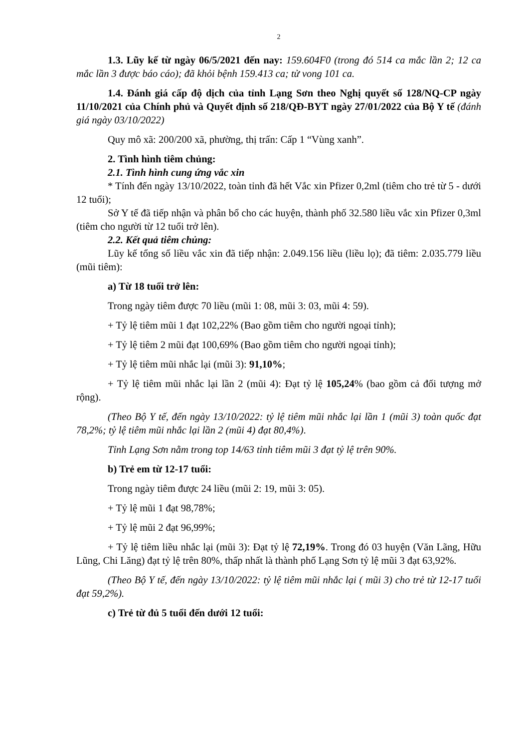2
1.3. Lũy kế từ ngày 06/5/2021 đến nay: 159.604F0 (trong đó 514 ca mắc lần 2; 12 ca mắc lần 3 được báo cáo); đã khỏi bệnh 159.413 ca; tử vong 101 ca.
1.4. Đánh giá cấp độ dịch của tỉnh Lạng Sơn theo Nghị quyết số 128/NQ-CP ngày 11/10/2021 của Chính phủ và Quyết định số 218/QĐ-BYT ngày 27/01/2022 của Bộ Y tế (đánh giá ngày 03/10/2022)
Quy mô xã: 200/200 xã, phường, thị trấn: Cấp 1 “Vùng xanh”.
2. Tình hình tiêm chủng:
2.1. Tình hình cung ứng vắc xin
* Tính đến ngày 13/10/2022, toàn tỉnh đã hết Vắc xin Pfizer 0,2ml (tiêm cho trẻ từ 5 - dưới 12 tuổi);
Sở Y tế đã tiếp nhận và phân bổ cho các huyện, thành phố 32.580 liều vắc xin Pfizer 0,3ml (tiêm cho người từ 12 tuổi trở lên).
2.2. Kết quả tiêm chủng:
Lũy kế tổng số liều vắc xin đã tiếp nhận: 2.049.156 liều (liều lọ); đã tiêm: 2.035.779 liều (mũi tiêm):
a) Từ 18 tuổi trở lên:
Trong ngày tiêm được 70 liều (mũi 1: 08, mũi 3: 03, mũi 4: 59).
+ Tỷ lệ tiêm mũi 1 đạt 102,22% (Bao gồm tiêm cho người ngoại tỉnh);
+ Tỷ lệ tiêm 2 mũi đạt 100,69% (Bao gồm tiêm cho người ngoại tỉnh);
+ Tỷ lệ tiêm mũi nhắc lại (mũi 3): 91,10%;
+ Tỷ lệ tiêm mũi nhắc lại lần 2 (mũi 4): Đạt tỷ lệ 105,24% (bao gồm cả đối tượng mở rộng).
(Theo Bộ Y tế, đến ngày 13/10/2022: tỷ lệ tiêm mũi nhắc lại lần 1 (mũi 3) toàn quốc đạt 78,2%; tỷ lệ tiêm mũi nhắc lại lần 2 (mũi 4) đạt 80,4%).
Tỉnh Lạng Sơn nằm trong top 14/63 tỉnh tiêm mũi 3 đạt tỷ lệ trên 90%.
b) Trẻ em từ 12-17 tuổi:
Trong ngày tiêm được 24 liều (mũi 2: 19, mũi 3: 05).
+ Tỷ lệ mũi 1 đạt 98,78%;
+ Tỷ lệ mũi 2 đạt 96,99%;
+ Tỷ lệ tiêm liều nhắc lại (mũi 3): Đạt tỷ lệ 72,19%. Trong đó 03 huyện (Văn Lãng, Hữu Lũng, Chi Lăng) đạt tỷ lệ trên 80%, thấp nhất là thành phố Lạng Sơn tỷ lệ mũi 3 đạt 63,92%.
(Theo Bộ Y tế, đến ngày 13/10/2022: tỷ lệ tiêm mũi nhắc lại ( mũi 3) cho trẻ từ 12-17 tuổi đạt 59,2%).
c) Trẻ từ đủ 5 tuổi đến dưới 12 tuổi: